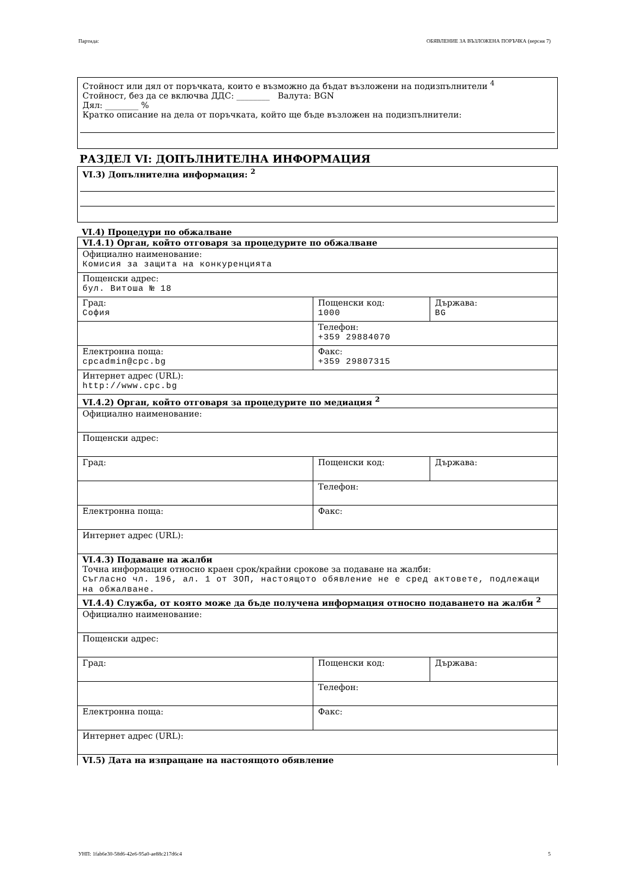Партида: ОБЯВЛЕНИЕ ЗА ВЪЗЛОЖЕНА ПОРЪЧКА (версия 7)
Стойност или дял от поръчката, които е възможно да бъдат възложени на подизпълнители <sup>4</sup>
Стойност, без да се включва ДДС: ________ Валута: BGN
Дял: ________ %
Кратко описание на дела от поръчката, който ще бъде възложен на подизпълнители:
РАЗДЕЛ VI: ДОПЪЛНИТЕЛНА ИНФОРМАЦИЯ
VI.3) Допълнителна информация: <sup>2</sup>
VI.4) Процедури по обжалване
| VI.4.1) Орган, който отговаря за процедурите по обжалване | | |
| Официално наименование: Комисия за защита на конкуренцията | | |
| Пощенски адрес: бул. Витоша № 18 | | |
| Град: София | Пощенски код: 1000 | Държава: BG |
| | Телефон: +359 29884070 | |
| Електронна поща: cpcadmin@cpc.bg | Факс: +359 29807315 | |
| Интернет адрес (URL): http://www.cpc.bg | | |
| VI.4.2) Орган, който отговаря за процедурите по медиация <sup>2</sup> | | |
| Официално наименование: | | |
| Пощенски адрес: | | |
| Град: | Пощенски код: | Държава: |
| | Телефон: | |
| Електронна поща: | Факс: | |
| Интернет адрес (URL): | | |
| VI.4.3) Подаване на жалби Точна информация относно краен срок/крайни срокове за подаване на жалби: Съгласно чл. 196, ал. 1 от ЗОП, настоящото обявление не е сред актовете, подлежащи на обжалване. | | |
| VI.4.4) Служба, от която може да бъде получена информация относно подаването на жалби <sup>2</sup> | | |
| Официално наименование: | | |
| Пощенски адрес: | | |
| Град: | Пощенски код: | Държава: |
| | Телефон: | |
| Електронна поща: | Факс: | |
| Интернет адрес (URL): | | |
| VI.5) Дата на изпращане на настоящото обявление | | |
УНП: 1fab6e30-58d6-42e6-95a0-ae88c217d6c4 5